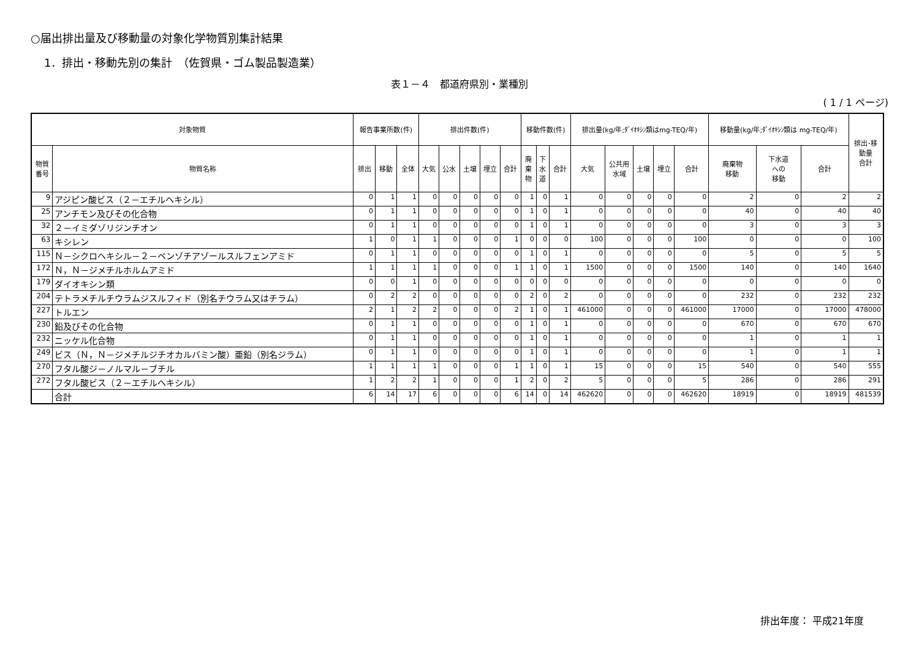○届出排出量及び移動量の対象化学物質別集計結果
1．排出・移動先別の集計　（佐賀県・ゴム製品製造業）
表１－４　都道府県別・業種別
( 1 / 1 ページ)
| 対象物質 | | 報告事業所数(件) | | | 排出件数(件) | | | | | 移動件数(件) | | | 排出量(kg/年;ﾀﾞｲｵｷｼﾝ類はmg-TEQ/年) | | | | | 移動量(kg/年;ﾀﾞｲｵｷｼﾝ類は mg-TEQ/年) | | | 排出･移 動量 合計 |
| --- | --- | --- | --- | --- | --- | --- | --- | --- | --- | --- | --- | --- | --- | --- | --- | --- | --- | --- | --- | --- | --- |
| 物質 番号 | 物質名称 | 排出 | 移動 | 全体 | 大気 | 公水 | 土壌 | 埋立 | 合計 | 廃 棄 物 | 下 水 道 | 合計 | 大気 | 公共用 水域 | 土壌 | 埋立 | 合計 | 廃棄物 移動 | 下水道 への 移動 | 合計 | |
| 9 | アジピン酸ビス（２－エチルヘキシル） | 0 | 1 | 1 | 0 | 0 | 0 | 0 | 0 | 1 | 0 | 1 | 0 | 0 | 0 | 0 | 0 | 2 | 0 | 2 | 2 |
| 25 | アンチモン及びその化合物 | 0 | 1 | 1 | 0 | 0 | 0 | 0 | 0 | 1 | 0 | 1 | 0 | 0 | 0 | 0 | 0 | 40 | 0 | 40 | 40 |
| 32 | ２－イミダゾリジンチオン | 0 | 1 | 1 | 0 | 0 | 0 | 0 | 0 | 1 | 0 | 1 | 0 | 0 | 0 | 0 | 0 | 3 | 0 | 3 | 3 |
| 63 | キシレン | 1 | 0 | 1 | 1 | 0 | 0 | 0 | 1 | 0 | 0 | 0 | 100 | 0 | 0 | 0 | 100 | 0 | 0 | 0 | 100 |
| 115 | Ｎ－シクロヘキシル－２－ベンゾチアゾールスルフェンアミド | 0 | 1 | 1 | 0 | 0 | 0 | 0 | 0 | 1 | 0 | 1 | 0 | 0 | 0 | 0 | 0 | 5 | 0 | 5 | 5 |
| 172 | Ｎ，Ｎ－ジメチルホルムアミド | 1 | 1 | 1 | 1 | 0 | 0 | 0 | 1 | 1 | 0 | 1 | 1500 | 0 | 0 | 0 | 1500 | 140 | 0 | 140 | 1640 |
| 179 | ダイオキシン類 | 0 | 0 | 1 | 0 | 0 | 0 | 0 | 0 | 0 | 0 | 0 | 0 | 0 | 0 | 0 | 0 | 0 | 0 | 0 | 0 |
| 204 | テトラメチルチウラムジスルフィド（別名チウラム又はチラム） | 0 | 2 | 2 | 0 | 0 | 0 | 0 | 0 | 2 | 0 | 2 | 0 | 0 | 0 | 0 | 0 | 232 | 0 | 232 | 232 |
| 227 | トルエン | 2 | 1 | 2 | 2 | 0 | 0 | 0 | 2 | 1 | 0 | 1 | 461000 | 0 | 0 | 0 | 461000 | 17000 | 0 | 17000 | 478000 |
| 230 | 鉛及びその化合物 | 0 | 1 | 1 | 0 | 0 | 0 | 0 | 0 | 1 | 0 | 1 | 0 | 0 | 0 | 0 | 0 | 670 | 0 | 670 | 670 |
| 232 | ニッケル化合物 | 0 | 1 | 1 | 0 | 0 | 0 | 0 | 0 | 1 | 0 | 1 | 0 | 0 | 0 | 0 | 0 | 1 | 0 | 1 | 1 |
| 249 | ビス（Ｎ，Ｎ－ジメチルジチオカルバミン酸）亜鉛（別名ジラム） | 0 | 1 | 1 | 0 | 0 | 0 | 0 | 0 | 1 | 0 | 1 | 0 | 0 | 0 | 0 | 0 | 1 | 0 | 1 | 1 |
| 270 | フタル酸ジ－ノルマル－ブチル | 1 | 1 | 1 | 1 | 0 | 0 | 0 | 1 | 1 | 0 | 1 | 15 | 0 | 0 | 0 | 15 | 540 | 0 | 540 | 555 |
| 272 | フタル酸ビス（２－エチルヘキシル） | 1 | 2 | 2 | 1 | 0 | 0 | 0 | 1 | 2 | 0 | 2 | 5 | 0 | 0 | 0 | 5 | 286 | 0 | 286 | 291 |
| | 合計 | 6 | 14 | 17 | 6 | 0 | 0 | 0 | 6 | 14 | 0 | 14 | 462620 | 0 | 0 | 0 | 462620 | 18919 | 0 | 18919 | 481539 |
排出年度： 平成21年度